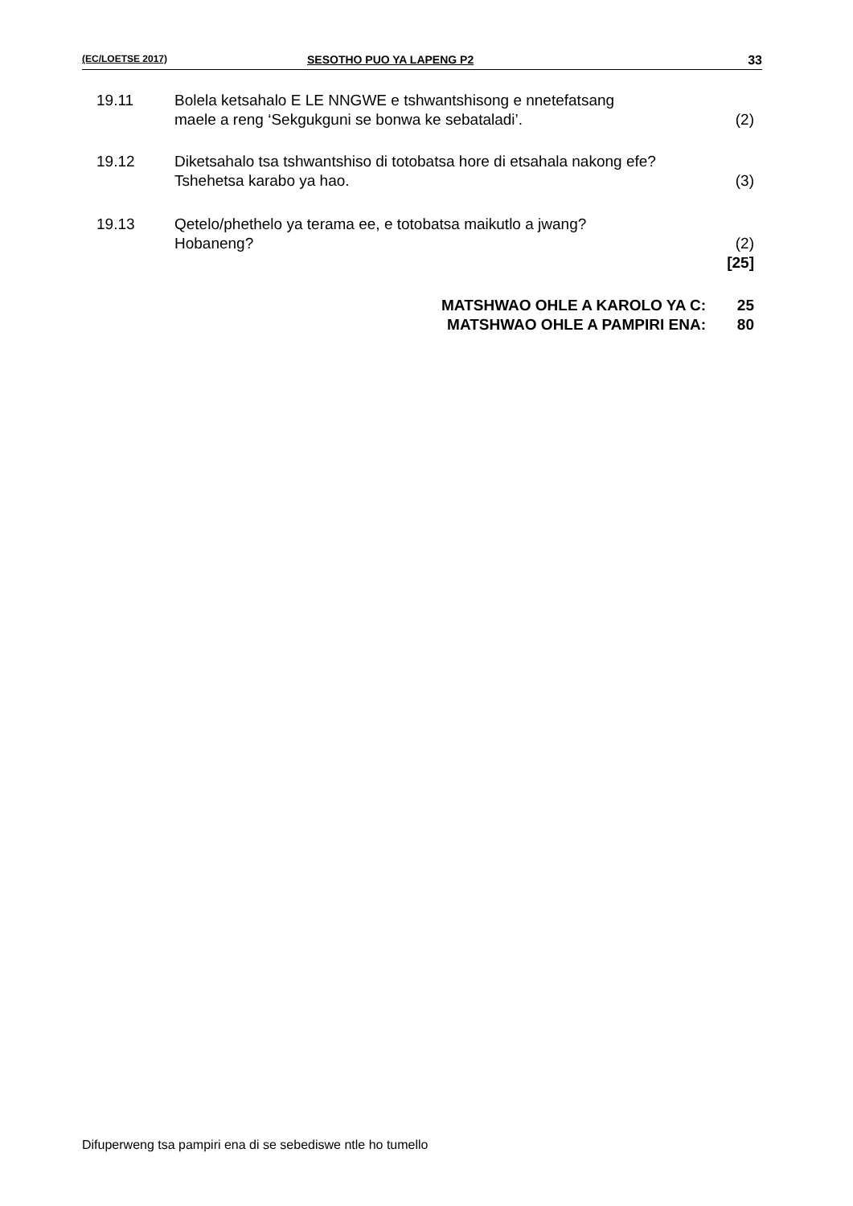(EC/LOETSE 2017) SESOTHO PUO YA LAPENG P2 33
| 19.11 | Bolela ketsahalo E LE NNGWE e tshwantshisong e nnetefatsang maele a reng ‘Sekgukguni se bonwa ke sebataladi’. | (2) |
| 19.12 | Diketsahalo tsa tshwantshiso di totobatsa hore di etsahala nakong efe? Tshehetsa karabo ya hao. | (3) |
| 19.13 | Qetelo/phethelo ya terama ee, e totobatsa maikutlo a jwang? Hobaneng? | (2) [25] |
| MATSHWAO OHLE A KAROLO YA C: | 25 |
| MATSHWAO OHLE A PAMPIRI ENA: | 80 |
Difuperweng tsa pampiri ena di se sebediswe ntle ho tumello